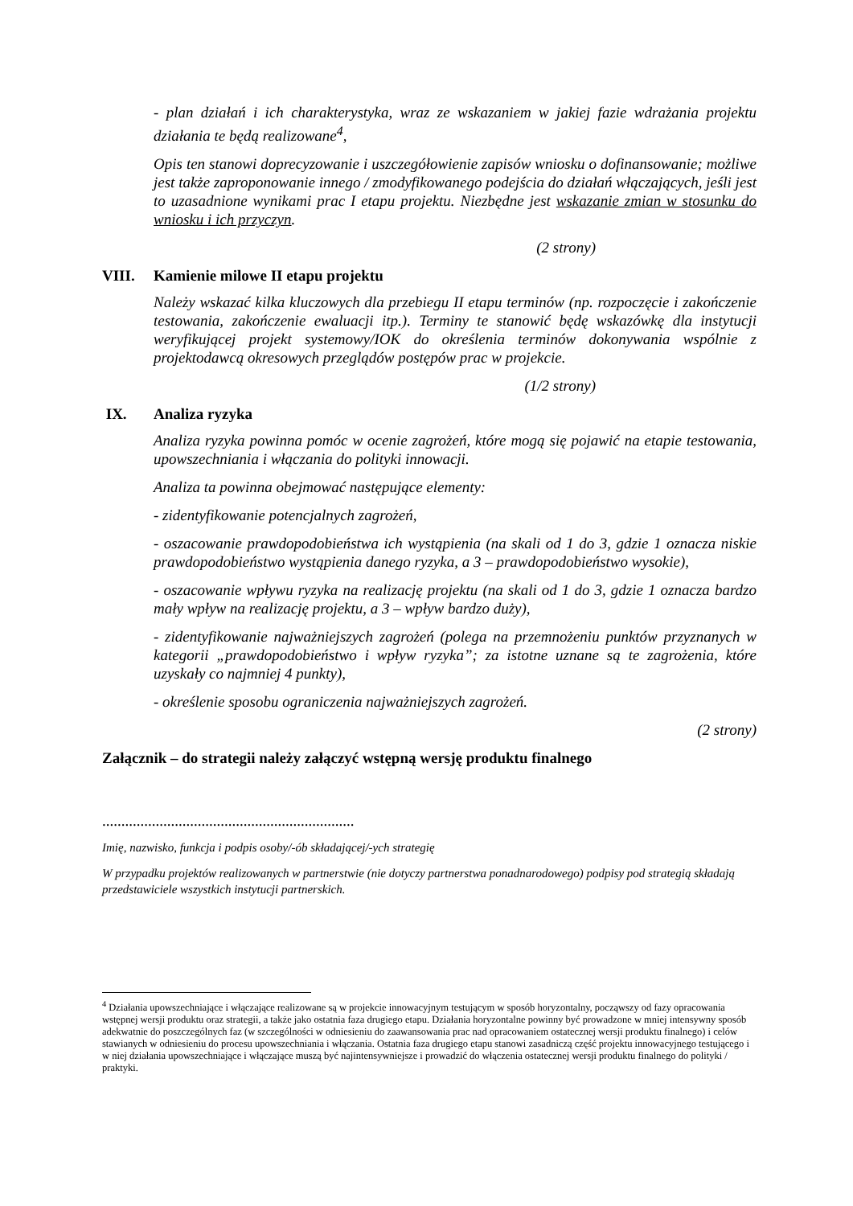- plan działań i ich charakterystyka, wraz ze wskazaniem w jakiej fazie wdrażania projektu działania te będą realizowane<sup>4</sup>,
Opis ten stanowi doprecyzowanie i uszczegółowienie zapisów wniosku o dofinansowanie; możliwe jest także zaproponowanie innego / zmodyfikowanego podejścia do działań włączających, jeśli jest to uzasadnione wynikami prac I etapu projektu. Niezbędne jest wskazanie zmian w stosunku do wniosku i ich przyczyn.
(2 strony)
VIII. Kamienie milowe II etapu projektu
Należy wskazać kilka kluczowych dla przebiegu II etapu terminów (np. rozpoczęcie i zakończenie testowania, zakończenie ewaluacji itp.). Terminy te stanowić będę wskazówkę dla instytucji weryfikującej projekt systemowy/IOK do określenia terminów dokonywania wspólnie z projektodawcą okresowych przeglądów postępów prac w projekcie.
(1/2 strony)
IX. Analiza ryzyka
Analiza ryzyka powinna pomóc w ocenie zagrożeń, które mogą się pojawić na etapie testowania, upowszechniania i włączania do polityki innowacji.
Analiza ta powinna obejmować następujące elementy:
- zidentyfikowanie potencjalnych zagrożeń,
- oszacowanie prawdopodobieństwa ich wystąpienia (na skali od 1 do 3, gdzie 1 oznacza niskie prawdopodobieństwo wystąpienia danego ryzyka, a 3 – prawdopodobieństwo wysokie),
- oszacowanie wpływu ryzyka na realizację projektu (na skali od 1 do 3, gdzie 1 oznacza bardzo mały wpływ na realizację projektu, a 3 – wpływ bardzo duży),
- zidentyfikowanie najważniejszych zagrożeń (polega na przemnożeniu punktów przyznanych w kategorii „prawdopodobieństwo i wpływ ryzyka”; za istotne uznane są te zagrożenia, które uzyskały co najmniej 4 punkty),
- określenie sposobu ograniczenia najważniejszych zagrożeń.
(2 strony)
Załącznik – do strategii należy załączyć wstępną wersję produktu finalnego
..................................................................
Imię, nazwisko, funkcja i podpis osoby/-ób składającej/-ych strategię
W przypadku projektów realizowanych w partnerstwie (nie dotyczy partnerstwa ponadnarodowego) podpisy pod strategią składają przedstawiciele wszystkich instytucji partnerskich.
<sup>4</sup> Działania upowszechniające i włączające realizowane są w projekcie innowacyjnym testującym w sposób horyzontalny, począwszy od fazy opracowania wstępnej wersji produktu oraz strategii, a także jako ostatnia faza drugiego etapu. Działania horyzontalne powinny być prowadzone w mniej intensywny sposób adekwatnie do poszczególnych faz (w szczególności w odniesieniu do zaawansowania prac nad opracowaniem ostatecznej wersji produktu finalnego) i celów stawianych w odniesieniu do procesu upowszechniania i włączania. Ostatnia faza drugiego etapu stanowi zasadniczą część projektu innowacyjnego testującego i w niej działania upowszechniające i włączające muszą być najintensywniejsze i prowadzić do włączenia ostatecznej wersji produktu finalnego do polityki / praktyki.